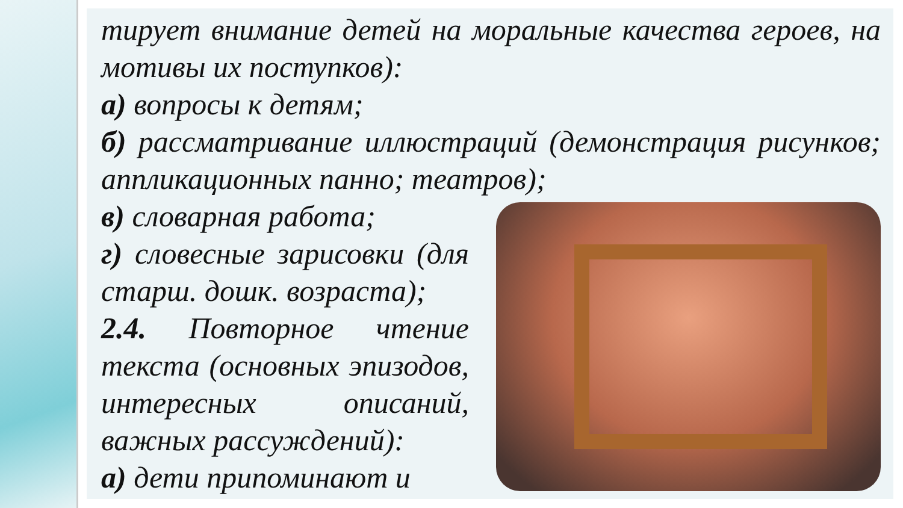тирует внимание детей на моральные качества героев, на мотивы их поступков):
а) вопросы к детям;
б) рассматривание иллюстраций (демонстрация рисунков; аппликационных панно; театров);
в) словарная работа;
г) словесные зарисовки (для старш. дошк. возраста);
2.4. Повторное чтение текста (основных эпизодов, интересных описаний, важных рассуждений):
а) дети припоминают и